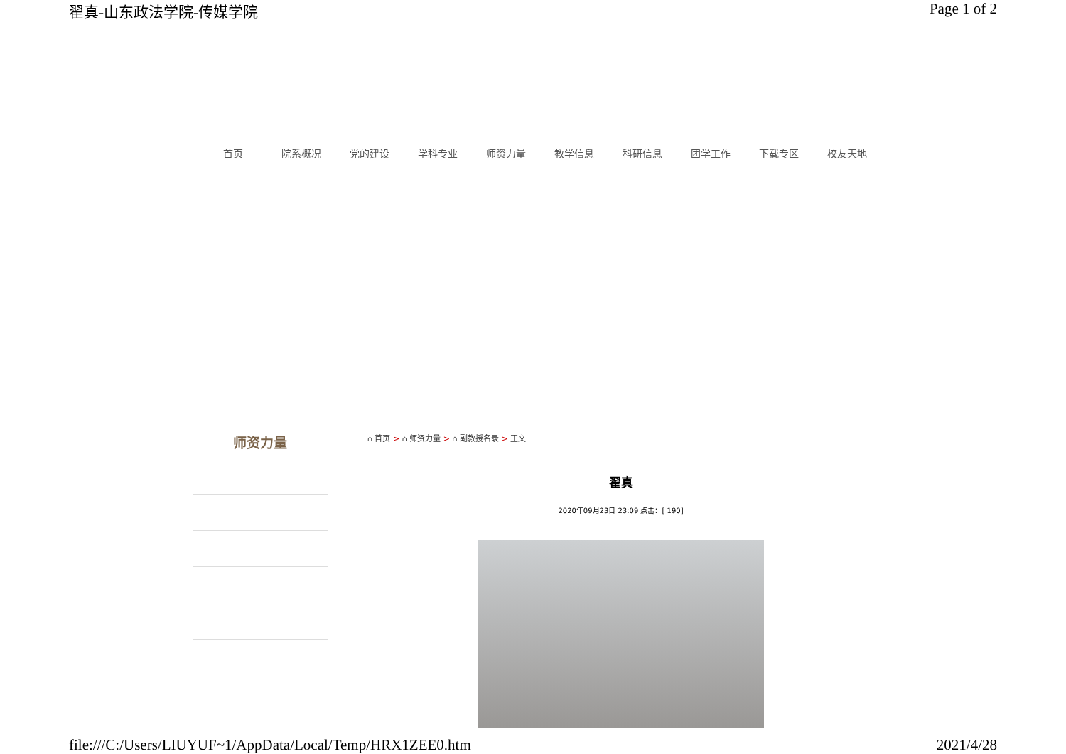翟真-山东政法学院-传媒学院 Page 1 of 2
首页 院系概况 党的建设 学科专业 师资力量 教学信息 科研信息 团学工作 下载专区 校友天地
师资力量
⌂ 首页 > ⌂ 师资力量 > ⌂ 副教授名录 > 正文
翟真
2020年09月23日 23:09 点击：[ 190]
file:///C:/Users/LIUYUF~1/AppData/Local/Temp/HRX1ZEE0.htm 2021/4/28